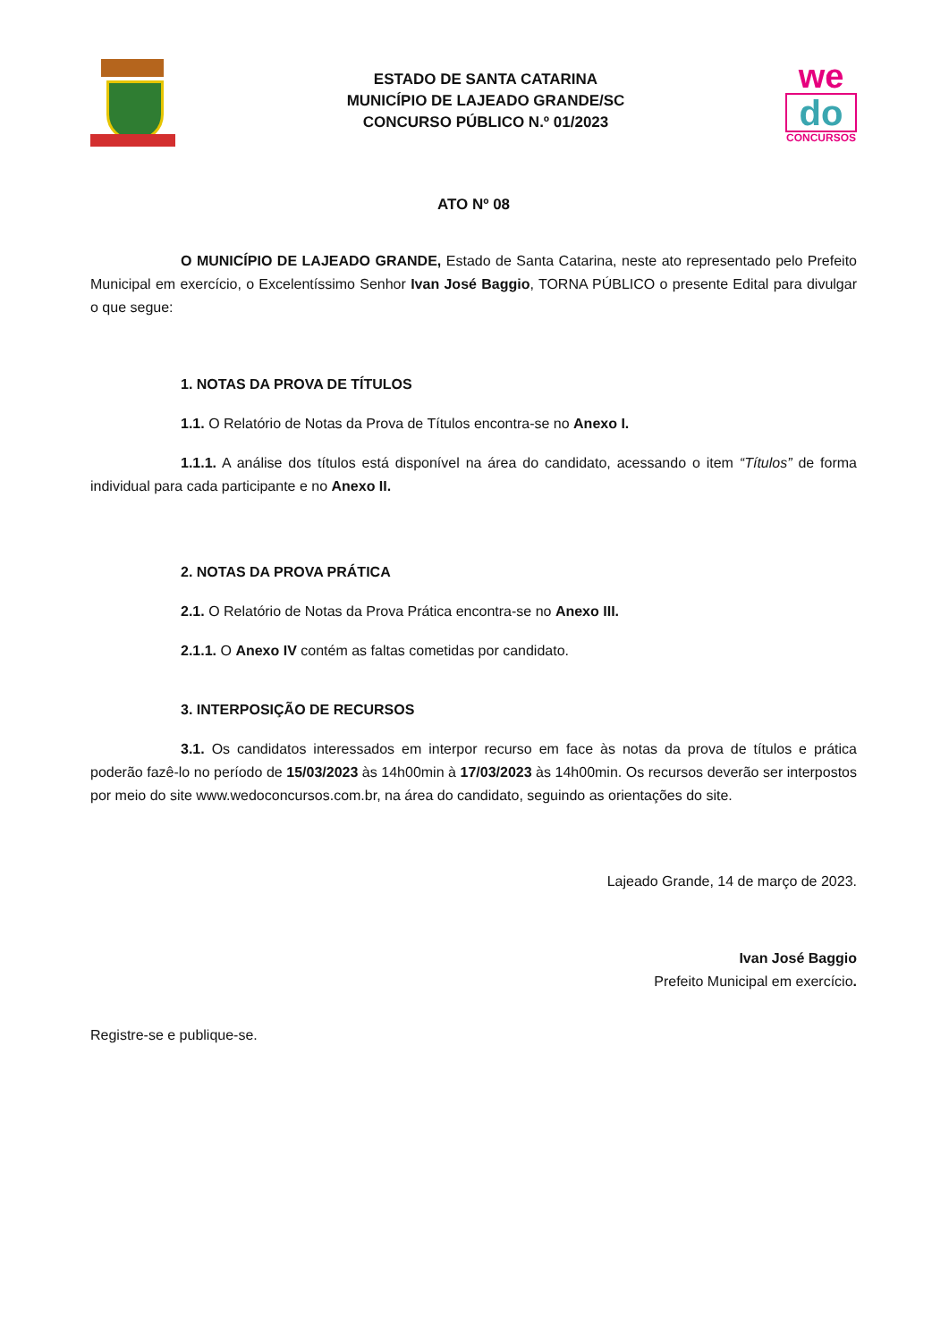ESTADO DE SANTA CATARINA
MUNICÍPIO DE LAJEADO GRANDE/SC
CONCURSO PÚBLICO N.º 01/2023
we
do
CONCURSOS
ATO Nº 08
O MUNICÍPIO DE LAJEADO GRANDE, Estado de Santa Catarina, neste ato representado pelo Prefeito Municipal em exercício, o Excelentíssimo Senhor Ivan José Baggio, TORNA PÚBLICO o presente Edital para divulgar o que segue:
1. NOTAS DA PROVA DE TÍTULOS
1.1. O Relatório de Notas da Prova de Títulos encontra-se no Anexo I.
1.1.1. A análise dos títulos está disponível na área do candidato, acessando o item “Títulos” de forma individual para cada participante e no Anexo II.
2. NOTAS DA PROVA PRÁTICA
2.1. O Relatório de Notas da Prova Prática encontra-se no Anexo III.
2.1.1. O Anexo IV contém as faltas cometidas por candidato.
3. INTERPOSIÇÃO DE RECURSOS
3.1. Os candidatos interessados em interpor recurso em face às notas da prova de títulos e prática poderão fazê-lo no período de 15/03/2023 às 14h00min à 17/03/2023 às 14h00min. Os recursos deverão ser interpostos por meio do site www.wedoconcursos.com.br, na área do candidato, seguindo as orientações do site.
Lajeado Grande, 14 de março de 2023.
Ivan José Baggio
Prefeito Municipal em exercício.
Registre-se e publique-se.